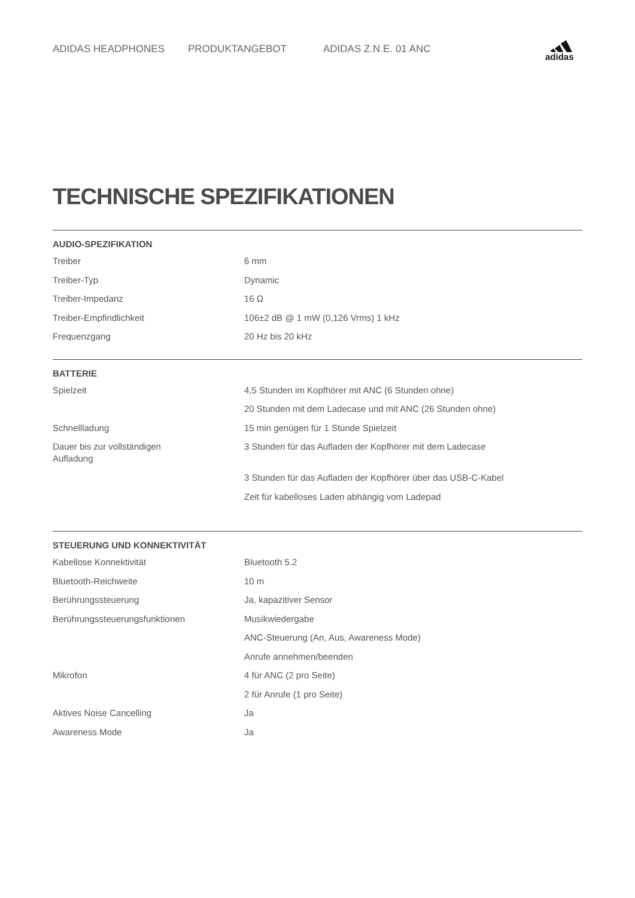ADIDAS HEADPHONES PRODUKTANGEBOT ADIDAS Z.N.E. 01 ANC
adidas
TECHNISCHE SPEZIFIKATIONEN
AUDIO-SPEZIFIKATION
| Treiber | 6 mm |
| Treiber-Typ | Dynamic |
| Treiber-Impedanz | 16 Ω |
| Treiber-Empfindlichkeit | 106±2 dB @ 1 mW (0,126 Vrms) 1 kHz |
| Frequenzgang | 20 Hz bis 20 kHz |
BATTERIE
| Spielzeit | 4,5 Stunden im Kopfhörer mit ANC (6 Stunden ohne) |
| | 20 Stunden mit dem Ladecase und mit ANC (26 Stunden ohne) |
| Schnellladung | 15 min genügen für 1 Stunde Spielzeit |
| Dauer bis zur vollständigen Aufladung | 3 Stunden für das Aufladen der Kopfhörer mit dem Ladecase |
| | 3 Stunden für das Aufladen der Kopfhörer über das USB-C-Kabel |
| | Zeit für kabelloses Laden abhängig vom Ladepad |
STEUERUNG UND KONNEKTIVITÄT
| Kabellose Konnektivität | Bluetooth 5.2 |
| Bluetooth-Reichweite | 10 m |
| Berührungssteuerung | Ja, kapazitiver Sensor |
| Berührungssteuerungsfunktionen | Musikwiedergabe |
| | ANC-Steuerung (An, Aus, Awareness Mode) |
| | Anrufe annehmen/beenden |
| Mikrofon | 4 für ANC (2 pro Seite) |
| | 2 für Anrufe (1 pro Seite) |
| Aktives Noise Cancelling | Ja |
| Awareness Mode | Ja |